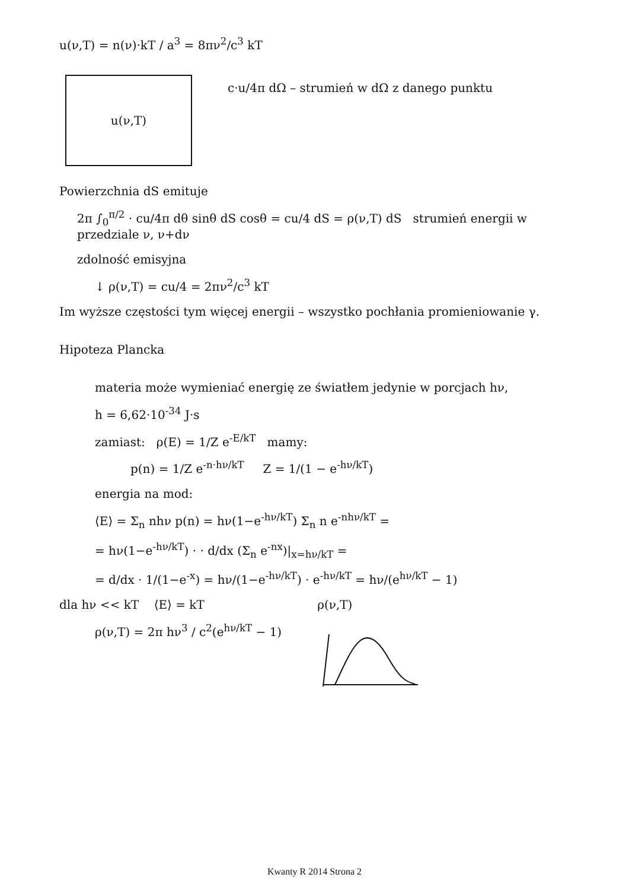u(ν,T) = n(ν)·kT / a<sup>3</sup> = 8πν<sup>2</sup>/c<sup>3</sup> kT
u(ν,T)
c·u/4π dΩ – strumień w dΩ z danego punktu
Powierzchnia dS emituje
2π ∫<sub>0</sub><sup>π/2</sup> · cu/4π dθ sinθ dS cosθ = cu/4 dS = ρ(ν,T) dS strumień energii w przedziale ν, ν+dν
zdolność emisyjna
↓ ρ(ν,T) = cu/4 = 2πν<sup>2</sup>/c<sup>3</sup> kT
Im wyższe częstości tym więcej energii – wszystko pochłania promieniowanie γ.
Hipoteza Plancka
materia może wymieniać energię ze światłem jedynie w porcjach hν,
h = 6,62·10<sup>-34</sup> J·s
zamiast: ρ(E) = 1/Z e<sup>-E/kT</sup> mamy:
p(n) = 1/Z e<sup>-n·hν/kT</sup> Z = 1/(1 − e<sup>-hν/kT</sup>)
energia na mod:
⟨E⟩ = Σ<sub>n</sub> nhν p(n) = hν(1−e<sup>-hν/kT</sup>) Σ<sub>n</sub> n e<sup>-nhν/kT</sup> =
= hν(1−e<sup>-hν/kT</sup>) · · d/dx (Σ<sub>n</sub> e<sup>-nx</sup>)|<sub>x=hν/kT</sub> =
= d/dx · 1/(1−e<sup>-x</sup>) = hν/(1−e<sup>-hν/kT</sup>) · e<sup>-hν/kT</sup> = hν/(e<sup>hν/kT</sup> − 1)
dla hν << kT ⟨E⟩ = kT
ρ(ν,T) = 2π hν<sup>3</sup> / c<sup>2</sup>(e<sup>hν/kT</sup> − 1)
ρ(ν,T)
Kwanty R 2014 Strona 2